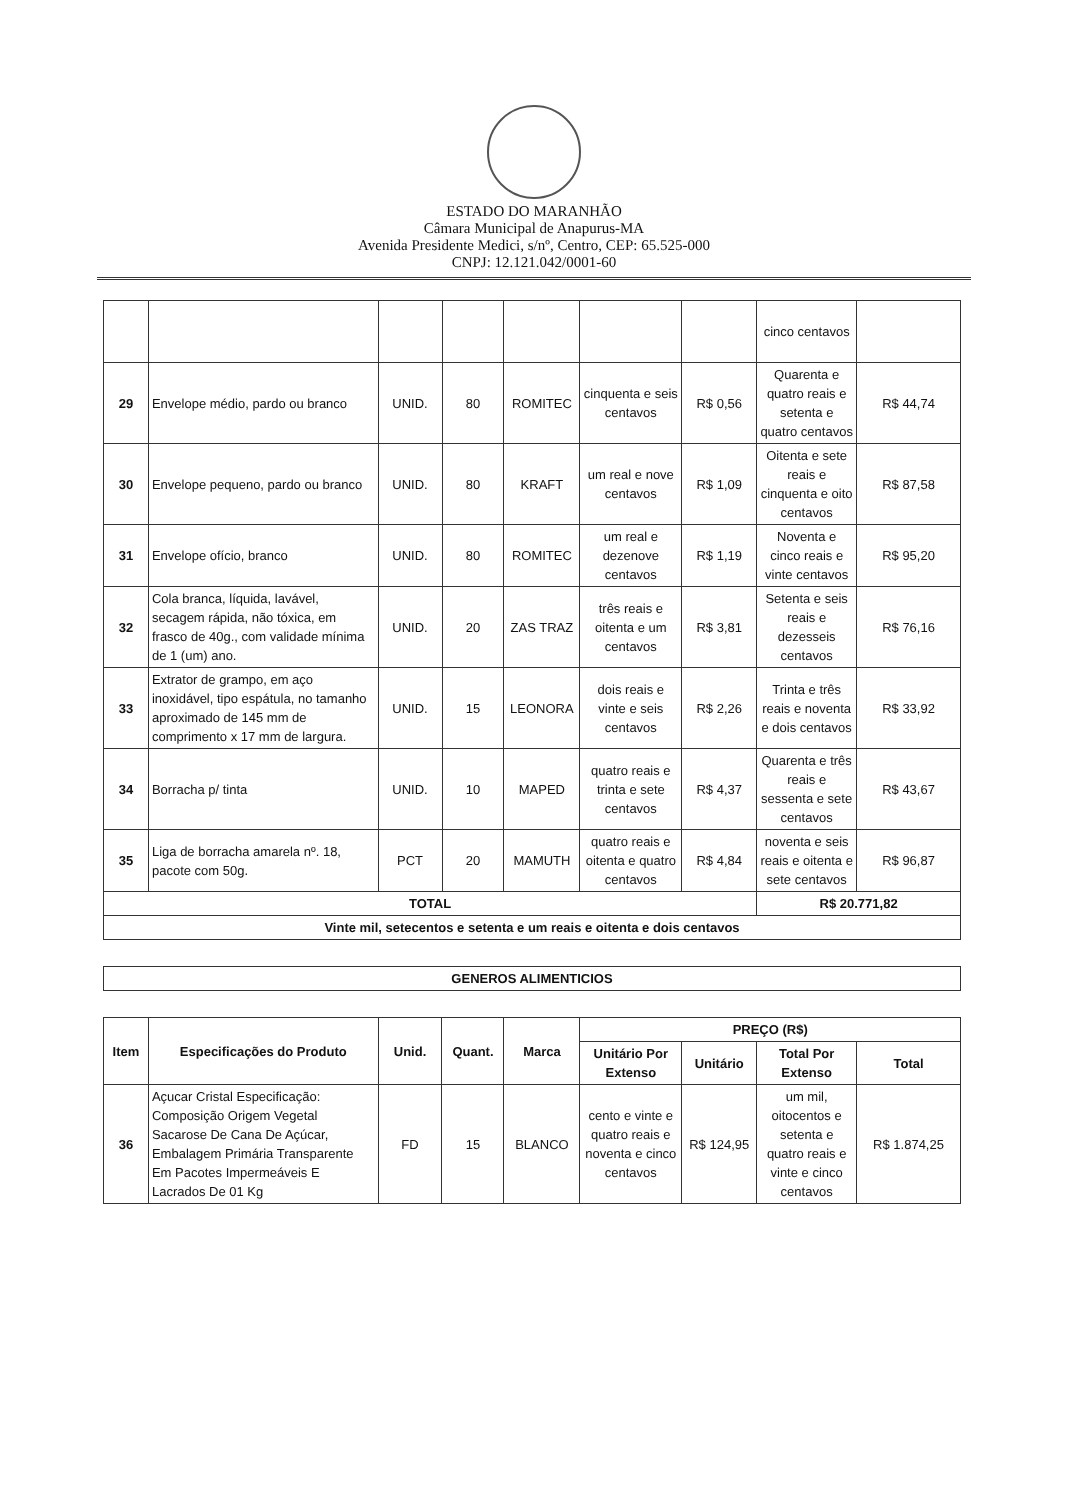ESTADO DO MARANHÃO
Câmara Municipal de Anapurus-MA
Avenida Presidente Medici, s/nº, Centro, CEP: 65.525-000
CNPJ: 12.121.042/0001-60
| | | | | | | | cinco centavos | |
| 29 | Envelope médio, pardo ou branco | UNID. | 80 | ROMITEC | cinquenta e seis centavos | R$ 0,56 | Quarenta e quatro reais e setenta e quatro centavos | R$ 44,74 |
| 30 | Envelope pequeno, pardo ou branco | UNID. | 80 | KRAFT | um real e nove centavos | R$ 1,09 | Oitenta e sete reais e cinquenta e oito centavos | R$ 87,58 |
| 31 | Envelope ofício, branco | UNID. | 80 | ROMITEC | um real e dezenove centavos | R$ 1,19 | Noventa e cinco reais e vinte centavos | R$ 95,20 |
| 32 | Cola branca, líquida, lavável, secagem rápida, não tóxica, em frasco de 40g., com validade mínima de 1 (um) ano. | UNID. | 20 | ZAS TRAZ | três reais e oitenta e um centavos | R$ 3,81 | Setenta e seis reais e dezesseis centavos | R$ 76,16 |
| 33 | Extrator de grampo, em aço inoxidável, tipo espátula, no tamanho aproximado de 145 mm de comprimento x 17 mm de largura. | UNID. | 15 | LEONORA | dois reais e vinte e seis centavos | R$ 2,26 | Trinta e três reais e noventa e dois centavos | R$ 33,92 |
| 34 | Borracha p/ tinta | UNID. | 10 | MAPED | quatro reais e trinta e sete centavos | R$ 4,37 | Quarenta e três reais e sessenta e sete centavos | R$ 43,67 |
| 35 | Liga de borracha amarela nº. 18, pacote com 50g. | PCT | 20 | MAMUTH | quatro reais e oitenta e quatro centavos | R$ 4,84 | noventa e seis reais e oitenta e sete centavos | R$ 96,87 |
| TOTAL | | | | | | | R$ 20.771,82 | |
| Vinte mil, setecentos e setenta e um reais e oitenta e dois centavos | | | | | | | | |
| GENEROS ALIMENTICIOS |
| Item | Especificações do Produto | Unid. | Quant. | Marca | PREÇO (R$) | | | |
| --- | --- | --- | --- | --- | --- | --- | --- | --- |
| | | | | | Unitário Por Extenso | Unitário | Total Por Extenso | Total |
| 36 | Açucar Cristal Especificação: Composição Origem Vegetal Sacarose De Cana De Açúcar, Embalagem Primária Transparente Em Pacotes Impermeáveis E Lacrados De 01 Kg | FD | 15 | BLANCO | cento e vinte e quatro reais e noventa e cinco centavos | R$ 124,95 | um mil, oitocentos e setenta e quatro reais e vinte e cinco centavos | R$ 1.874,25 |